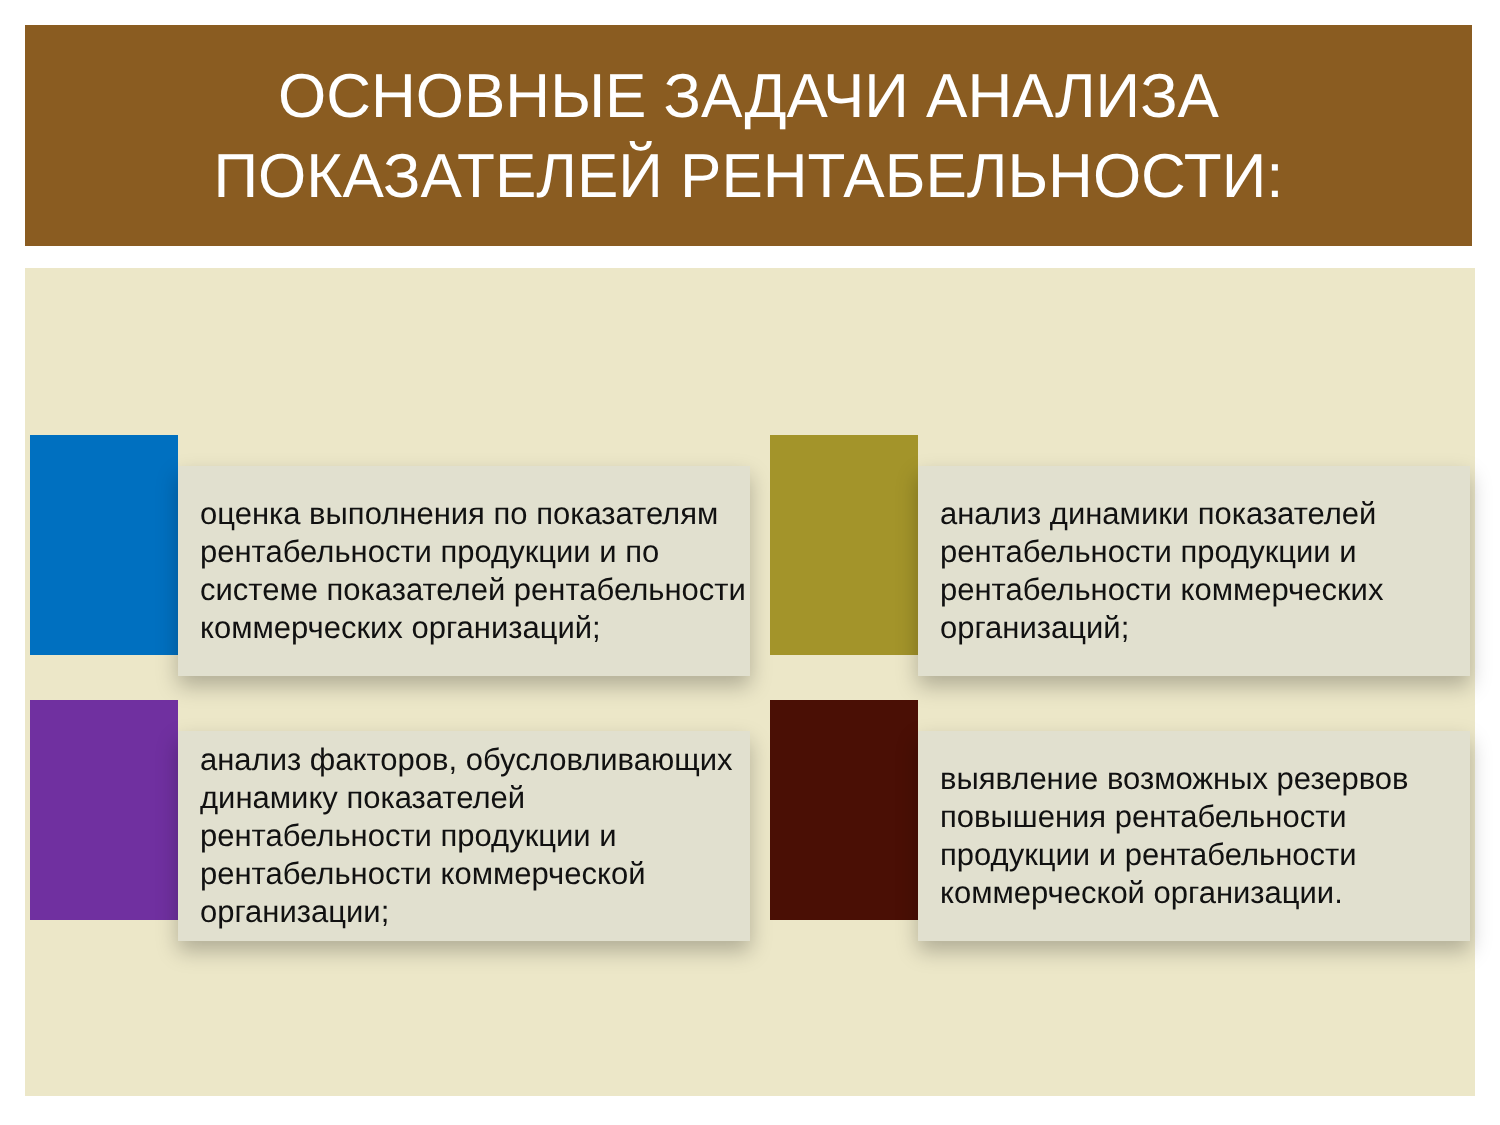ОСНОВНЫЕ ЗАДАЧИ АНАЛИЗА
ПОКАЗАТЕЛЕЙ РЕНТАБЕЛЬНОСТИ:
оценка выполнения по показателям рентабельности продукции и по системе показателей рентабельности коммерческих организаций;
анализ динамики показателей рентабельности продукции и рентабельности коммерческих организаций;
анализ факторов, обусловливающих динамику показателей рентабельности продукции и рентабельности коммерческой организации;
выявление возможных резервов повышения рентабельности продукции и рентабельности коммерческой организации.